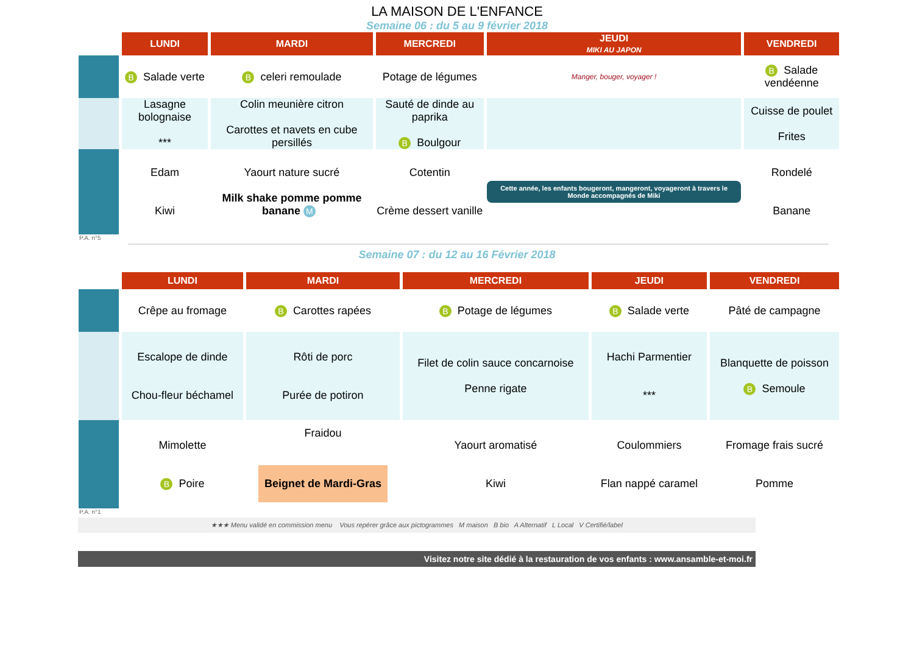LA MAISON DE L'ENFANCE
Semaine 06 : du 5 au 9 février 2018
| | LUNDI | MARDI | MERCREDI | JEUDI MIKI AU JAPON | VENDREDI |
| --- | --- | --- | --- | --- | --- |
| | B Salade verte | B celeri remoulade | Potage de légumes | Manger, bouger, voyager ! | B Salade vendéenne |
| | Lasagne bolognaise *** | Colin meunière citron Carottes et navets en cube persillés | Sauté de dinde au paprika B Boulgour | | Cuisse de poulet Frites |
| | Edam Kiwi | Yaourt nature sucré Milk shake pomme pomme banane M | Cotentin Crème dessert vanille | Cette année, les enfants bougeront, mangeront, voyageront à travers le Monde accompagnés de Miki | Rondelé Banane |
P.A. n°5
Semaine 07 : du 12 au 16 Février 2018
| | LUNDI | MARDI | MERCREDI | JEUDI | VENDREDI |
| --- | --- | --- | --- | --- | --- |
| | Crêpe au fromage | B Carottes rapées | B Potage de légumes | B Salade verte | Pâté de campagne |
| | Escalope de dinde Chou-fleur béchamel | Rôti de porc Purée de potiron | Filet de colin sauce concarnoise Penne rigate | Hachi Parmentier *** | Blanquette de poisson B Semoule |
| | Mimolette B Poire | Fraidou Beignet de Mardi-Gras | Yaourt aromatisé Kiwi | Coulommiers Flan nappé caramel | Fromage frais sucré Pomme |
P.A. n°1
★★★ Menu validé en commission menu Vous repérer grâce aux pictogrammes M maison B bio A Alternatif L Local V Certifié/label
Visitez notre site dédié à la restauration de vos enfants : www.ansamble-et-moi.fr